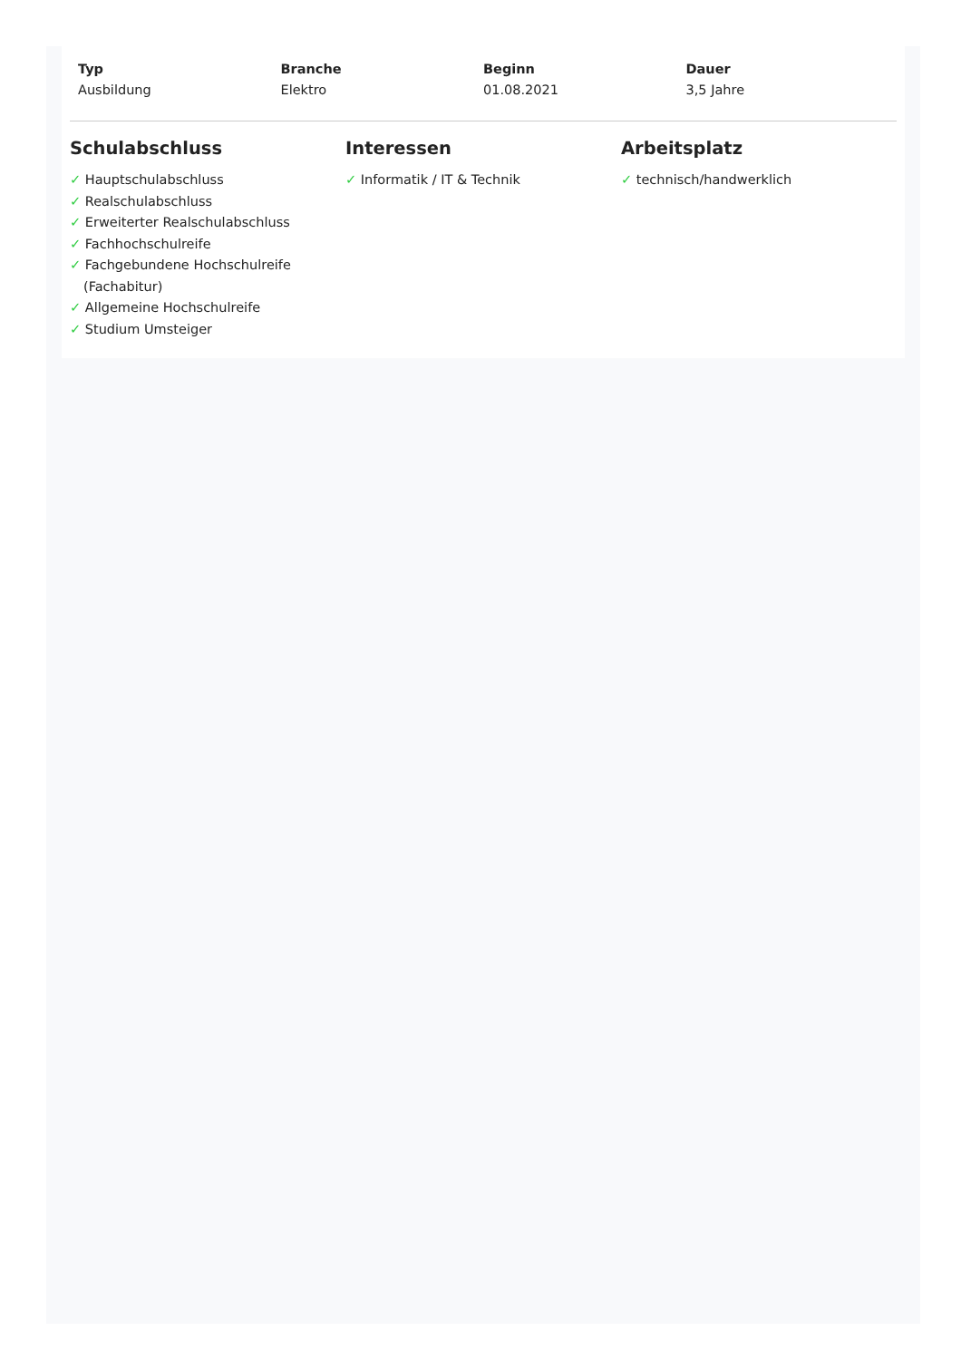Typ
Ausbildung
Branche
Elektro
Beginn
01.08.2021
Dauer
3,5 Jahre
Schulabschluss
✓ Hauptschulabschluss
✓ Realschulabschluss
✓ Erweiterter Realschulabschluss
✓ Fachhochschulreife
✓ Fachgebundene Hochschulreife (Fachabitur)
✓ Allgemeine Hochschulreife
✓ Studium Umsteiger
Interessen
✓ Informatik / IT & Technik
Arbeitsplatz
✓ technisch/handwerklich